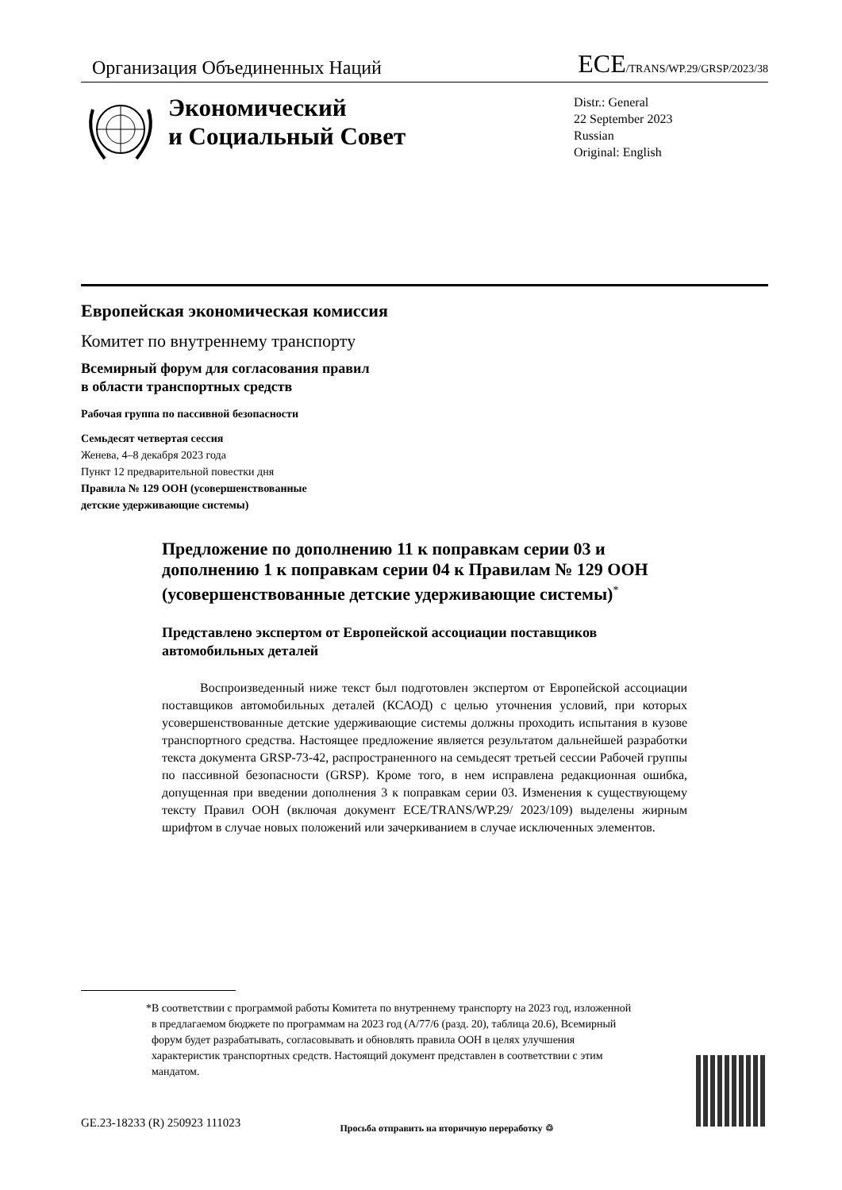Организация Объединенных Наций ECE/TRANS/WP.29/GRSP/2023/38
Экономический
и Социальный Совет
Distr.: General
22 September 2023
Russian
Original: English
Европейская экономическая комиссия
Комитет по внутреннему транспорту
Всемирный форум для согласования правил
в области транспортных средств
Рабочая группа по пассивной безопасности
Семьдесят четвертая сессия
Женева, 4–8 декабря 2023 года
Пункт 12 предварительной повестки дня
Правила № 129 ООН (усовершенствованные
детские удерживающие системы)
Предложение по дополнению 11 к поправкам серии 03 и дополнению 1 к поправкам серии 04 к Правилам № 129 ООН (усовершенствованные детские удерживающие системы)<sup>*</sup>
Представлено экспертом от Европейской ассоциации поставщиков автомобильных деталей
Воспроизведенный ниже текст был подготовлен экспертом от Европейской ассоциации поставщиков автомобильных деталей (КСАОД) с целью уточнения условий, при которых усовершенствованные детские удерживающие системы должны проходить испытания в кузове транспортного средства. Настоящее предложение является результатом дальнейшей разработки текста документа GRSP-73-42, распространенного на семьдесят третьей сессии Рабочей группы по пассивной безопасности (GRSP). Кроме того, в нем исправлена редакционная ошибка, допущенная при введении дополнения 3 к поправкам серии 03. Изменения к существующему тексту Правил ООН (включая документ ECE/TRANS/WP.29/ 2023/109) выделены жирным шрифтом в случае новых положений или зачеркиванием в случае исключенных элементов.
* В соответствии с программой работы Комитета по внутреннему транспорту на 2023 год, изложенной в предлагаемом бюджете по программам на 2023 год (A/77/6 (разд. 20), таблица 20.6), Всемирный форум будет разрабатывать, согласовывать и обновлять правила ООН в целях улучшения характеристик транспортных средств. Настоящий документ представлен в соответствии с этим мандатом.
GE.23-18233 (R) 250923 111023 Просьба отправить на вторичную переработку ♲